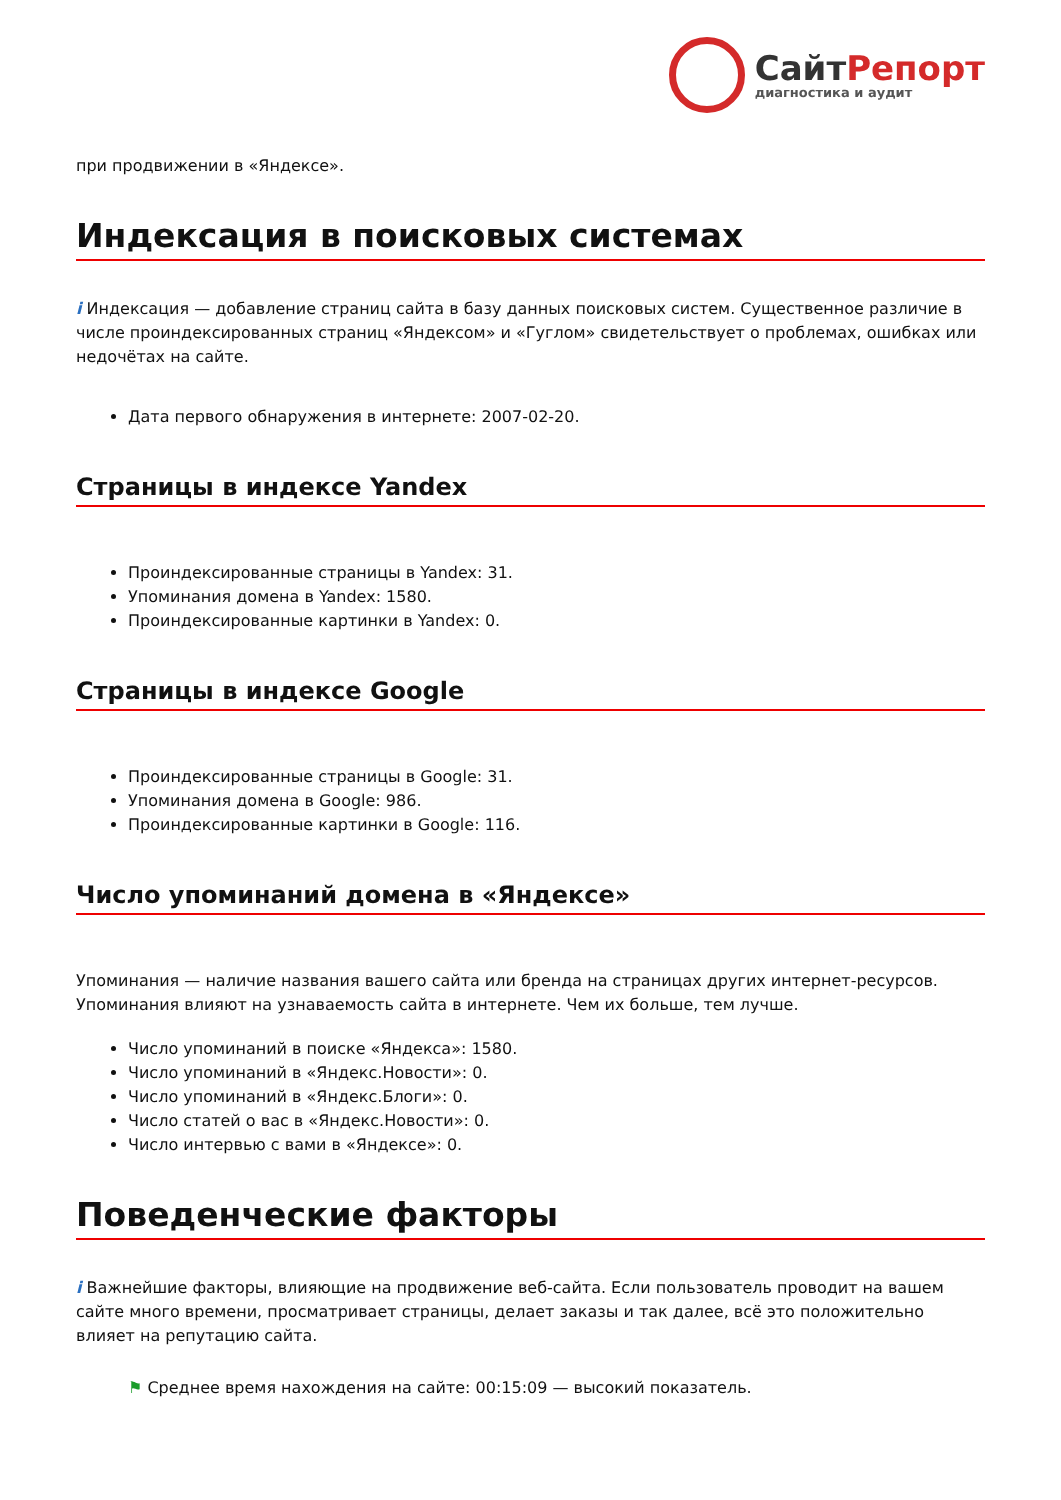СайтРепорт
диагностика и аудит
при продвижении в «Яндексе».
Индексация в поисковых системах
i Индексация — добавление страниц сайта в базу данных поисковых систем. Существенное различие в числе проиндексированных страниц «Яндексом» и «Гуглом» свидетельствует о проблемах, ошибках или недочётах на сайте.
Дата первого обнаружения в интернете: 2007-02-20.
Страницы в индексе Yandex
Проиндексированные страницы в Yandex: 31.
Упоминания домена в Yandex: 1580.
Проиндексированные картинки в Yandex: 0.
Страницы в индексе Google
Проиндексированные страницы в Google: 31.
Упоминания домена в Google: 986.
Проиндексированные картинки в Google: 116.
Число упоминаний домена в «Яндексе»
Упоминания — наличие названия вашего сайта или бренда на страницах других интернет-ресурсов. Упоминания влияют на узнаваемость сайта в интернете. Чем их больше, тем лучше.
Число упоминаний в поиске «Яндекса»: 1580.
Число упоминаний в «Яндекс.Новости»: 0.
Число упоминаний в «Яндекс.Блоги»: 0.
Число статей о вас в «Яндекс.Новости»: 0.
Число интервью с вами в «Яндексе»: 0.
Поведенческие факторы
i Важнейшие факторы, влияющие на продвижение веб-сайта. Если пользователь проводит на вашем сайте много времени, просматривает страницы, делает заказы и так далее, всё это положительно влияет на репутацию сайта.
⚑ Среднее время нахождения на сайте: 00:15:09 — высокий показатель.